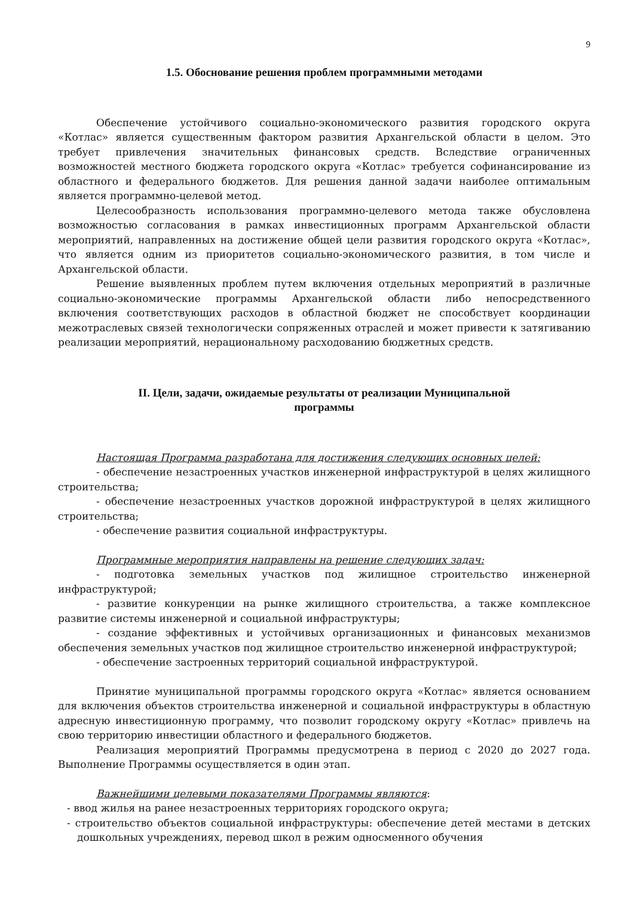9
1.5. Обоснование решения проблем программными методами
Обеспечение устойчивого социально-экономического развития городского округа «Котлас» является существенным фактором развития Архангельской области в целом. Это требует привлечения значительных финансовых средств. Вследствие ограниченных возможностей местного бюджета городского округа «Котлас» требуется софинансирование из областного и федерального бюджетов. Для решения данной задачи наиболее оптимальным является программно-целевой метод.
Целесообразность использования программно-целевого метода также обусловлена возможностью согласования в рамках инвестиционных программ Архангельской области мероприятий, направленных на достижение общей цели развития городского округа «Котлас», что является одним из приоритетов социально-экономического развития, в том числе и Архангельской области.
Решение выявленных проблем путем включения отдельных мероприятий в различные социально-экономические программы Архангельской области либо непосредственного включения соответствующих расходов в областной бюджет не способствует координации межотраслевых связей технологически сопряженных отраслей и может привести к затягиванию реализации мероприятий, нерациональному расходованию бюджетных средств.
II. Цели, задачи, ожидаемые результаты от реализации Муниципальной
программы
Настоящая Программа разработана для достижения следующих основных целей:
- обеспечение незастроенных участков инженерной инфраструктурой в целях жилищного строительства;
- обеспечение незастроенных участков дорожной инфраструктурой в целях жилищного строительства;
- обеспечение развития социальной инфраструктуры.
Программные мероприятия направлены на решение следующих задач:
- подготовка земельных участков под жилищное строительство инженерной инфраструктурой;
- развитие конкуренции на рынке жилищного строительства, а также комплексное развитие системы инженерной и социальной инфраструктуры;
- создание эффективных и устойчивых организационных и финансовых механизмов обеспечения земельных участков под жилищное строительство инженерной инфраструктурой;
- обеспечение застроенных территорий социальной инфраструктурой.
Принятие муниципальной программы городского округа «Котлас» является основанием для включения объектов строительства инженерной и социальной инфраструктуры в областную адресную инвестиционную программу, что позволит городскому округу «Котлас» привлечь на свою территорию инвестиции областного и федерального бюджетов.
Реализация мероприятий Программы предусмотрена в период с 2020 до 2027 года. Выполнение Программы осуществляется в один этап.
Важнейшими целевыми показателями Программы являются:
- ввод жилья на ранее незастроенных территориях городского округа;
- строительство объектов социальной инфраструктуры: обеспечение детей местами в детских дошкольных учреждениях, перевод школ в режим односменного обучения